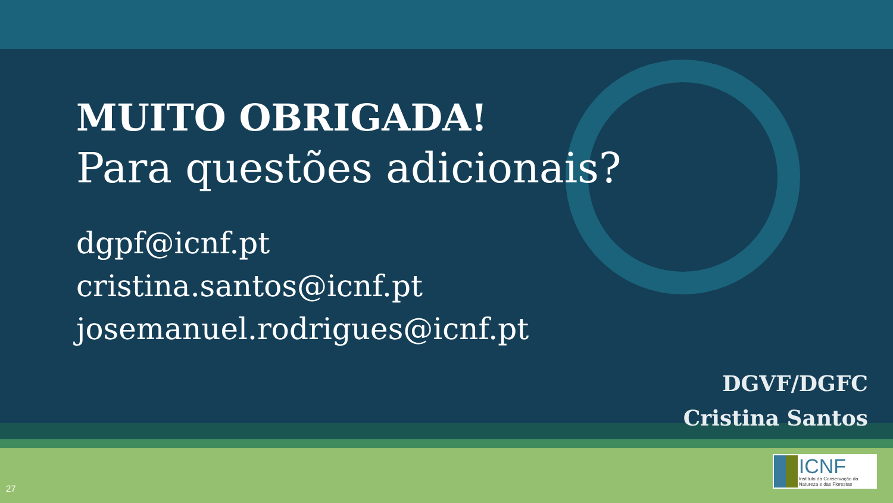MUITO OBRIGADA!
Para questões adicionais?
dgpf@icnf.pt
cristina.santos@icnf.pt
josemanuel.rodrigues@icnf.pt
DGVF/DGFC
Cristina Santos
27
ICNF
Instituto da Conservação da Natureza e das Florestas